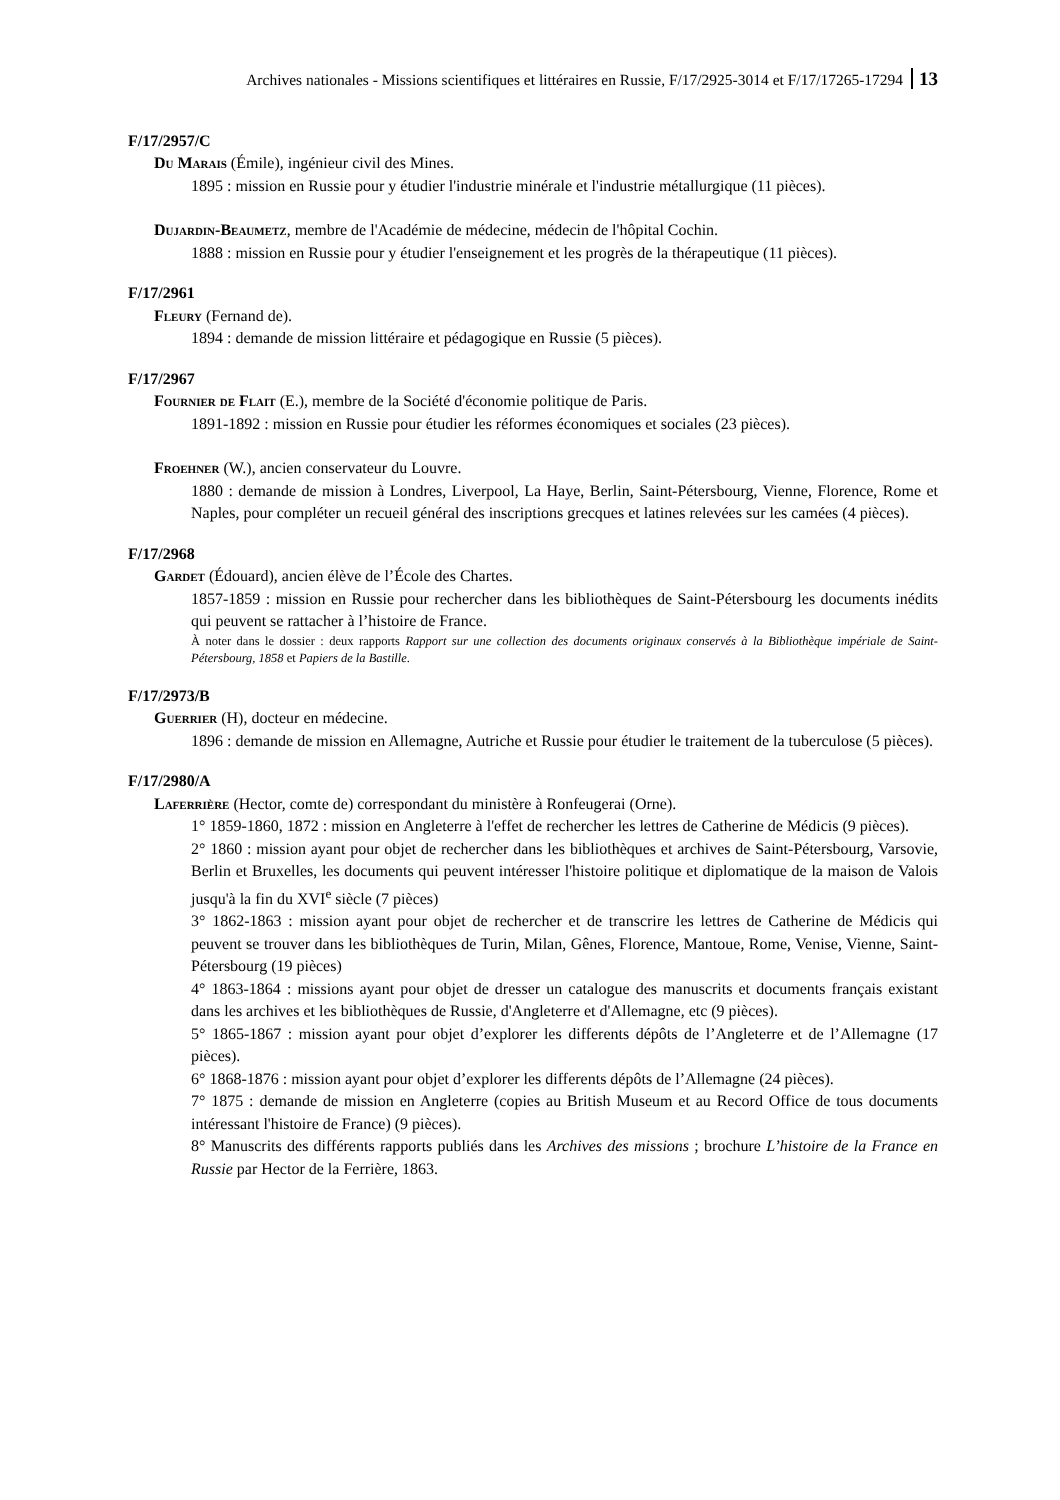Archives nationales - Missions scientifiques et littéraires en Russie, F/17/2925-3014 et F/17/17265-17294 13
F/17/2957/C
Du Marais (Émile), ingénieur civil des Mines.
1895 : mission en Russie pour y étudier l'industrie minérale et l'industrie métallurgique (11 pièces).
Dujardin-Beaumetz, membre de l'Académie de médecine, médecin de l'hôpital Cochin.
1888 : mission en Russie pour y étudier l'enseignement et les progrès de la thérapeutique (11 pièces).
F/17/2961
Fleury (Fernand de).
1894 : demande de mission littéraire et pédagogique en Russie (5 pièces).
F/17/2967
Fournier de Flait (E.), membre de la Société d'économie politique de Paris.
1891-1892 : mission en Russie pour étudier les réformes économiques et sociales (23 pièces).
Froehner (W.), ancien conservateur du Louvre.
1880 : demande de mission à Londres, Liverpool, La Haye, Berlin, Saint-Pétersbourg, Vienne, Florence, Rome et Naples, pour compléter un recueil général des inscriptions grecques et latines relevées sur les camées (4 pièces).
F/17/2968
Gardet (Édouard), ancien élève de l’École des Chartes.
1857-1859 : mission en Russie pour rechercher dans les bibliothèques de Saint-Pétersbourg les documents inédits qui peuvent se rattacher à l’histoire de France.
À noter dans le dossier : deux rapports Rapport sur une collection des documents originaux conservés à la Bibliothèque impériale de Saint-Pétersbourg, 1858 et Papiers de la Bastille.
F/17/2973/B
Guerrier (H), docteur en médecine.
1896 : demande de mission en Allemagne, Autriche et Russie pour étudier le traitement de la tuberculose (5 pièces).
F/17/2980/A
Laferrière (Hector, comte de) correspondant du ministère à Ronfeugerai (Orne).
1° 1859-1860, 1872 : mission en Angleterre à l'effet de rechercher les lettres de Catherine de Médicis (9 pièces).
2° 1860 : mission ayant pour objet de rechercher dans les bibliothèques et archives de Saint-Pétersbourg, Varsovie, Berlin et Bruxelles, les documents qui peuvent intéresser l'histoire politique et diplomatique de la maison de Valois jusqu'à la fin du XVI<sup>e</sup> siècle (7 pièces)
3° 1862-1863 : mission ayant pour objet de rechercher et de transcrire les lettres de Catherine de Médicis qui peuvent se trouver dans les bibliothèques de Turin, Milan, Gênes, Florence, Mantoue, Rome, Venise, Vienne, Saint-Pétersbourg (19 pièces)
4° 1863-1864 : missions ayant pour objet de dresser un catalogue des manuscrits et documents français existant dans les archives et les bibliothèques de Russie, d'Angleterre et d'Allemagne, etc (9 pièces).
5° 1865-1867 : mission ayant pour objet d’explorer les differents dépôts de l’Angleterre et de l’Allemagne (17 pièces).
6° 1868-1876 : mission ayant pour objet d’explorer les differents dépôts de l’Allemagne (24 pièces).
7° 1875 : demande de mission en Angleterre (copies au British Museum et au Record Office de tous documents intéressant l'histoire de France) (9 pièces).
8° Manuscrits des différents rapports publiés dans les Archives des missions ; brochure L’histoire de la France en Russie par Hector de la Ferrière, 1863.